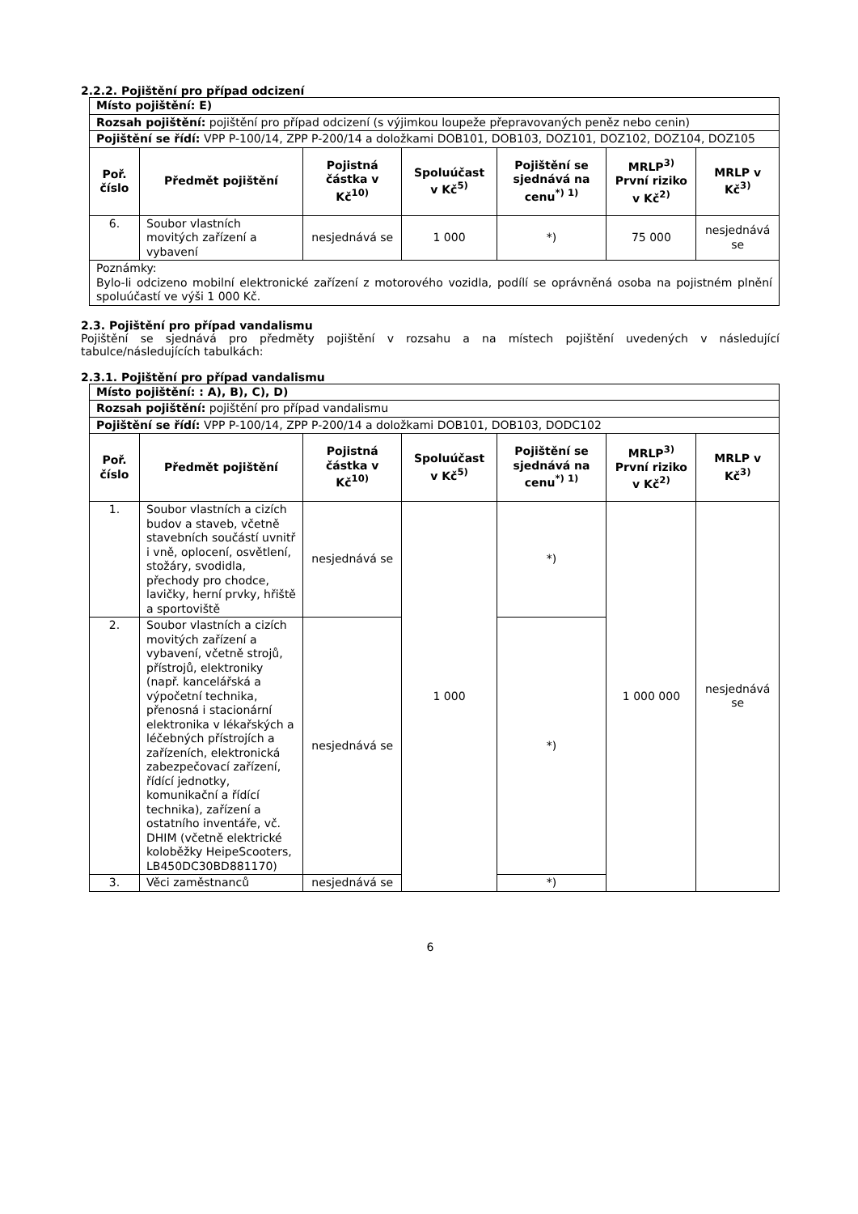2.2.2. Pojištění pro případ odcizení
| Místo pojištění: E) | | | | | | |
| Rozsah pojištění: pojištění pro případ odcizení (s výjimkou loupeže přepravovaných peněz nebo cenin) | | | | | | |
| Pojištění se řídí: VPP P-100/14, ZPP P-200/14 a doložkami DOB101, DOB103, DOZ101, DOZ102, DOZ104, DOZ105 | | | | | | |
| Poř. číslo | Předmět pojištění | Pojistná částka v Kč<sup>10)</sup> | Spoluúčast v Kč<sup>5)</sup> | Pojištění se sjednává na cenu<sup>*) 1)</sup> | MRLP<sup>3)</sup> První riziko v Kč<sup>2)</sup> | MRLP v Kč<sup>3)</sup> |
| 6. | Soubor vlastních movitých zařízení a vybavení | nesjednává se | 1 000 | *) | 75 000 | nesjednává se |
| Poznámky: Bylo-li odcizeno mobilní elektronické zařízení z motorového vozidla, podílí se oprávněná osoba na pojistném plnění spoluúčastí ve výši 1 000 Kč. | | | | | | |
2.3. Pojištění pro případ vandalismu
Pojištění se sjednává pro předměty pojištění v rozsahu a na místech pojištění uvedených v následující tabulce/následujících tabulkách:
2.3.1. Pojištění pro případ vandalismu
| Místo pojištění: : A), B), C), D) | | | | | | |
| Rozsah pojištění: pojištění pro případ vandalismu | | | | | | |
| Pojištění se řídí: VPP P-100/14, ZPP P-200/14 a doložkami DOB101, DOB103, DODC102 | | | | | | |
| Poř. číslo | Předmět pojištění | Pojistná částka v Kč<sup>10)</sup> | Spoluúčast v Kč<sup>5)</sup> | Pojištění se sjednává na cenu<sup>*) 1)</sup> | MRLP<sup>3)</sup> První riziko v Kč<sup>2)</sup> | MRLP v Kč<sup>3)</sup> |
| 1. | Soubor vlastních a cizích budov a staveb, včetně stavebních součástí uvnitř i vně, oplocení, osvětlení, stožáry, svodidla, přechody pro chodce, lavičky, herní prvky, hřiště a sportoviště | nesjednává se | 1 000 | *) | 1 000 000 | nesjednává se |
| 2. | Soubor vlastních a cizích movitých zařízení a vybavení, včetně strojů, přístrojů, elektroniky (např. kancelářská a výpočetní technika, přenosná i stacionární elektronika v lékařských a léčebných přístrojích a zařízeních, elektronická zabezpečovací zařízení, řídící jednotky, komunikační a řídící technika), zařízení a ostatního inventáře, vč. DHIM (včetně elektrické koloběžky HeipeScooters, LB450DC30BD881170) | nesjednává se | | *) | | |
| 3. | Věci zaměstnanců | nesjednává se | | *) | | |
6